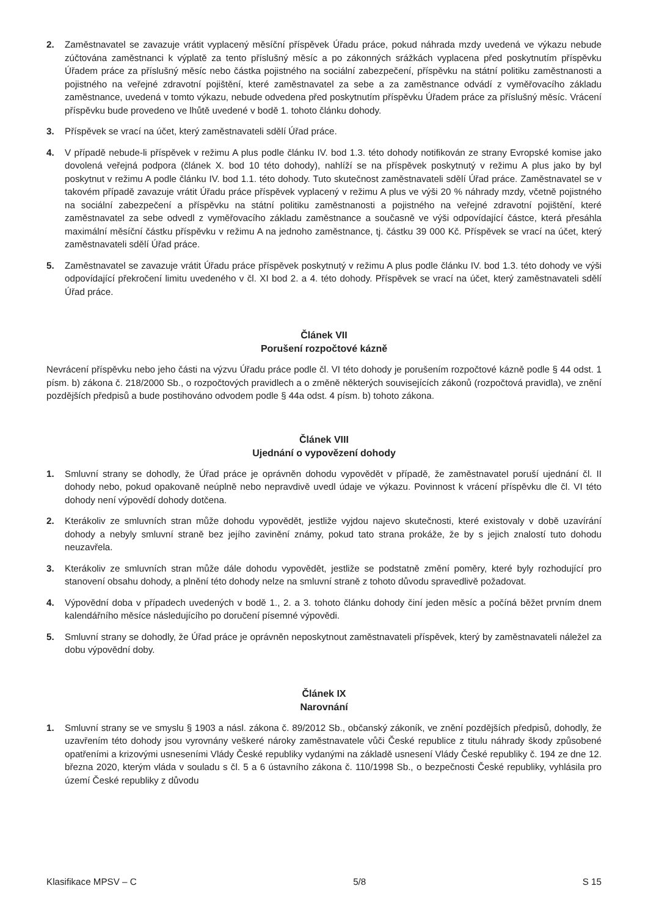2. Zaměstnavatel se zavazuje vrátit vyplacený měsíční příspěvek Úřadu práce, pokud náhrada mzdy uvedená ve výkazu nebude zúčtována zaměstnanci k výplatě za tento příslušný měsíc a po zákonných srážkách vyplacena před poskytnutím příspěvku Úřadem práce za příslušný měsíc nebo částka pojistného na sociální zabezpečení, příspěvku na státní politiku zaměstnanosti a pojistného na veřejné zdravotní pojištění, které zaměstnavatel za sebe a za zaměstnance odvádí z vyměřovacího základu zaměstnance, uvedená v tomto výkazu, nebude odvedena před poskytnutím příspěvku Úřadem práce za příslušný měsíc. Vrácení příspěvku bude provedeno ve lhůtě uvedené v bodě 1. tohoto článku dohody.
3. Příspěvek se vrací na účet, který zaměstnavateli sdělí Úřad práce.
4. V případě nebude-li příspěvek v režimu A plus podle článku IV. bod 1.3. této dohody notifikován ze strany Evropské komise jako dovolená veřejná podpora (článek X. bod 10 této dohody), nahlíží se na příspěvek poskytnutý v režimu A plus jako by byl poskytnut v režimu A podle článku IV. bod 1.1. této dohody. Tuto skutečnost zaměstnavateli sdělí Úřad práce. Zaměstnavatel se v takovém případě zavazuje vrátit Úřadu práce příspěvek vyplacený v režimu A plus ve výši 20 % náhrady mzdy, včetně pojistného na sociální zabezpečení a příspěvku na státní politiku zaměstnanosti a pojistného na veřejné zdravotní pojištění, které zaměstnavatel za sebe odvedl z vyměřovacího základu zaměstnance a současně ve výši odpovídající částce, která přesáhla maximální měsíční částku příspěvku v režimu A na jednoho zaměstnance, tj. částku 39 000 Kč. Příspěvek se vrací na účet, který zaměstnavateli sdělí Úřad práce.
5. Zaměstnavatel se zavazuje vrátit Úřadu práce příspěvek poskytnutý v režimu A plus podle článku IV. bod 1.3. této dohody ve výši odpovídající překročení limitu uvedeného v čl. XI bod 2. a 4. této dohody. Příspěvek se vrací na účet, který zaměstnavateli sdělí Úřad práce.
Článek VII
Porušení rozpočtové kázně
Nevrácení příspěvku nebo jeho části na výzvu Úřadu práce podle čl. VI této dohody je porušením rozpočtové kázně podle § 44 odst. 1 písm. b) zákona č. 218/2000 Sb., o rozpočtových pravidlech a o změně některých souvisejících zákonů (rozpočtová pravidla), ve znění pozdějších předpisů a bude postihováno odvodem podle § 44a odst. 4 písm. b) tohoto zákona.
Článek VIII
Ujednání o vypovězení dohody
1. Smluvní strany se dohodly, že Úřad práce je oprávněn dohodu vypovědět v případě, že zaměstnavatel poruší ujednání čl. II dohody nebo, pokud opakovaně neúplně nebo nepravdivě uvedl údaje ve výkazu. Povinnost k vrácení příspěvku dle čl. VI této dohody není výpovědí dohody dotčena.
2. Kterákoliv ze smluvních stran může dohodu vypovědět, jestliže vyjdou najevo skutečnosti, které existovaly v době uzavírání dohody a nebyly smluvní straně bez jejího zavinění známy, pokud tato strana prokáže, že by s jejich znalostí tuto dohodu neuzavřela.
3. Kterákoliv ze smluvních stran může dále dohodu vypovědět, jestliže se podstatně změní poměry, které byly rozhodující pro stanovení obsahu dohody, a plnění této dohody nelze na smluvní straně z tohoto důvodu spravedlivě požadovat.
4. Výpovědní doba v případech uvedených v bodě 1., 2. a 3. tohoto článku dohody činí jeden měsíc a počíná běžet prvním dnem kalendářního měsíce následujícího po doručení písemné výpovědi.
5. Smluvní strany se dohodly, že Úřad práce je oprávněn neposkytnout zaměstnavateli příspěvek, který by zaměstnavateli náležel za dobu výpovědní doby.
Článek IX
Narovnání
1. Smluvní strany se ve smyslu § 1903 a násl. zákona č. 89/2012 Sb., občanský zákoník, ve znění pozdějších předpisů, dohodly, že uzavřením této dohody jsou vyrovnány veškeré nároky zaměstnavatele vůči České republice z titulu náhrady škody způsobené opatřeními a krizovými usneseními Vlády České republiky vydanými na základě usnesení Vlády České republiky č. 194 ze dne 12. března 2020, kterým vláda v souladu s čl. 5 a 6 ústavního zákona č. 110/1998 Sb., o bezpečnosti České republiky, vyhlásila pro území České republiky z důvodu
Klasifikace MPSV – C 5/8 S 15